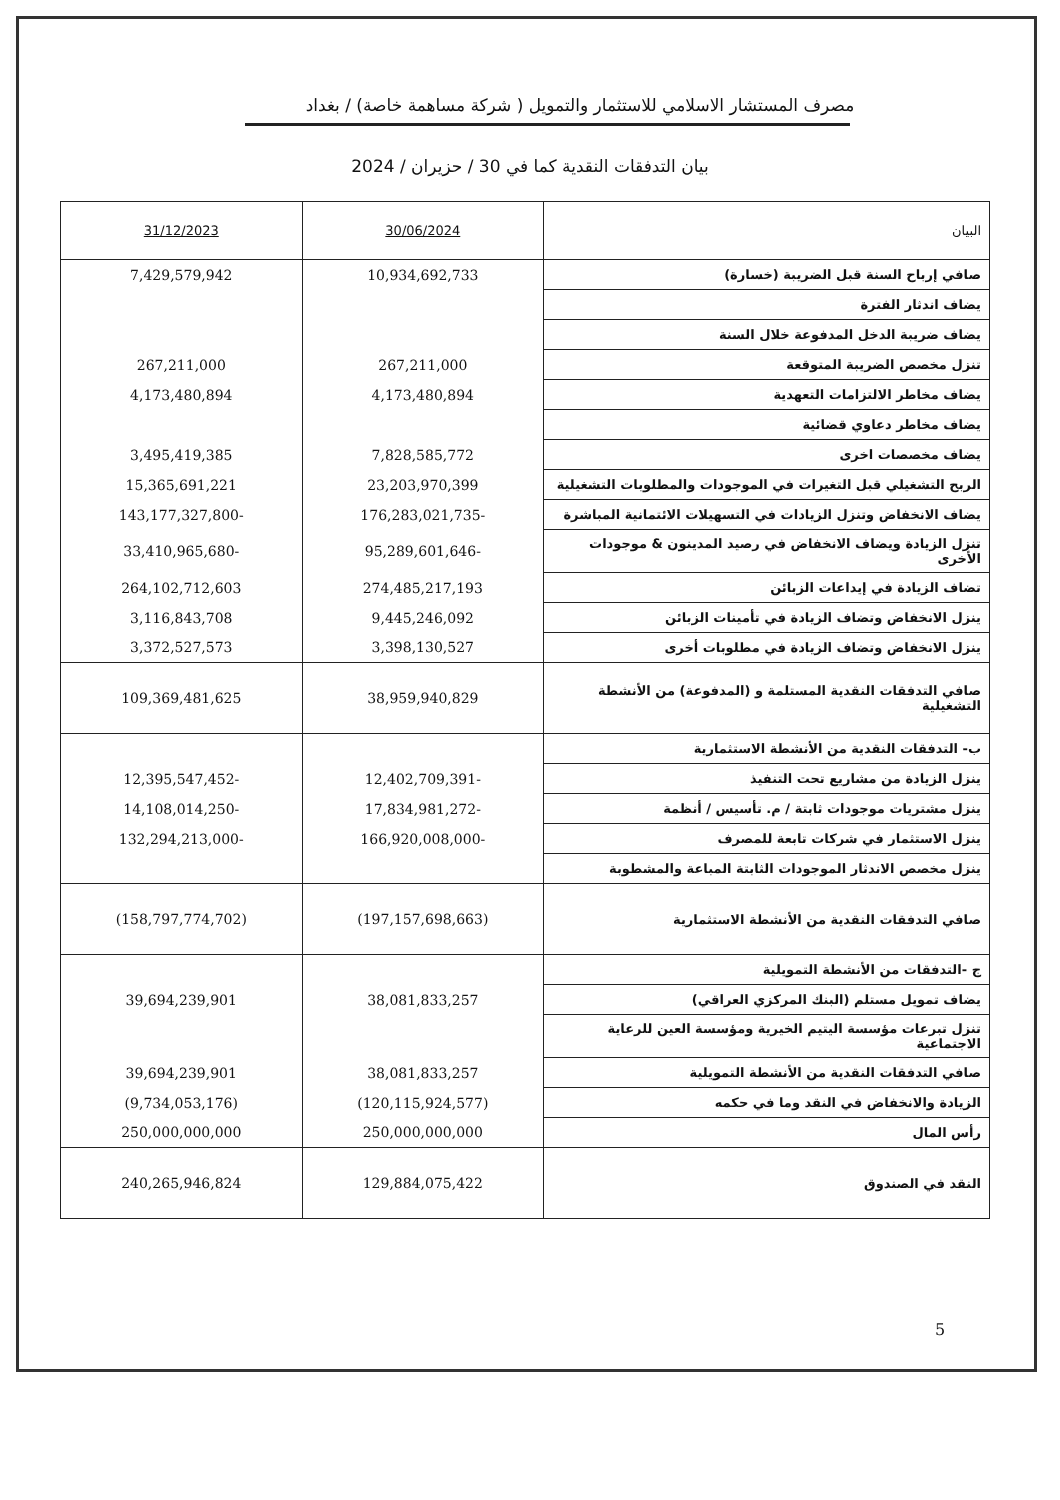مصرف المستشار الاسلامي للاستثمار والتمويل ( شركة مساهمة خاصة) / بغداد
بيان التدفقات النقدية كما في 30 / حزيران / 2024
| البيان | 30/06/2024 | 31/12/2023 |
| --- | --- | --- |
| صافي إرباح السنة قبل الضريبة (خسارة) | 10,934,692,733 | 7,429,579,942 |
| يضاف اندثار الفترة | | |
| يضاف ضريبة الدخل المدفوعة خلال السنة | | |
| تنزل مخصص الضريبة المتوقعة | 267,211,000 | 267,211,000 |
| يضاف مخاطر الالتزامات التعهدية | 4,173,480,894 | 4,173,480,894 |
| يضاف مخاطر دعاوي قضائية | | |
| يضاف مخصصات اخرى | 7,828,585,772 | 3,495,419,385 |
| الربح التشغيلي قبل التغيرات في الموجودات والمطلوبات التشغيلية | 23,203,970,399 | 15,365,691,221 |
| يضاف الانخفاض وتنزل الزيادات في التسهيلات الائتمانية المباشرة | -176,283,021,735 | -143,177,327,800 |
| تنزل الزيادة ويضاف الانخفاض في رصيد المدينون & موجودات الأخرى | -95,289,601,646 | -33,410,965,680 |
| تضاف الزيادة في إيداعات الزبائن | 274,485,217,193 | 264,102,712,603 |
| ينزل الانخفاض وتضاف الزيادة في تأمينات الزبائن | 9,445,246,092 | 3,116,843,708 |
| ينزل الانخفاض وتضاف الزيادة في مطلوبات أخرى | 3,398,130,527 | 3,372,527,573 |
| صافي التدفقات النقدية المستلمة و (المدفوعة) من الأنشطة التشغيلية | 38,959,940,829 | 109,369,481,625 |
| ب- التدفقات النقدية من الأنشطة الاستثمارية | | |
| ينزل الزيادة من مشاريع تحت التنفيذ | -12,402,709,391 | -12,395,547,452 |
| ينزل مشتريات موجودات ثابتة / م. تأسيس / أنظمة | -17,834,981,272 | -14,108,014,250 |
| ينزل الاستثمار في شركات تابعة للمصرف | -166,920,008,000 | -132,294,213,000 |
| ينزل مخصص الاندثار الموجودات الثابتة المباعة والمشطوبة | | |
| صافي التدفقات النقدية من الأنشطة الاستثمارية | (197,157,698,663) | (158,797,774,702) |
| ج -التدفقات من الأنشطة التمويلية | | |
| يضاف تمويل مستلم (البنك المركزي العراقي) | 38,081,833,257 | 39,694,239,901 |
| تنزل تبرعات مؤسسة اليتيم الخيرية ومؤسسة العين للرعاية الاجتماعية | | |
| صافي التدفقات النقدية من الأنشطة التمويلية | 38,081,833,257 | 39,694,239,901 |
| الزيادة والانخفاض في النقد وما في حكمه | (120,115,924,577) | (9,734,053,176) |
| رأس المال | 250,000,000,000 | 250,000,000,000 |
| النقد في الصندوق | 129,884,075,422 | 240,265,946,824 |
5